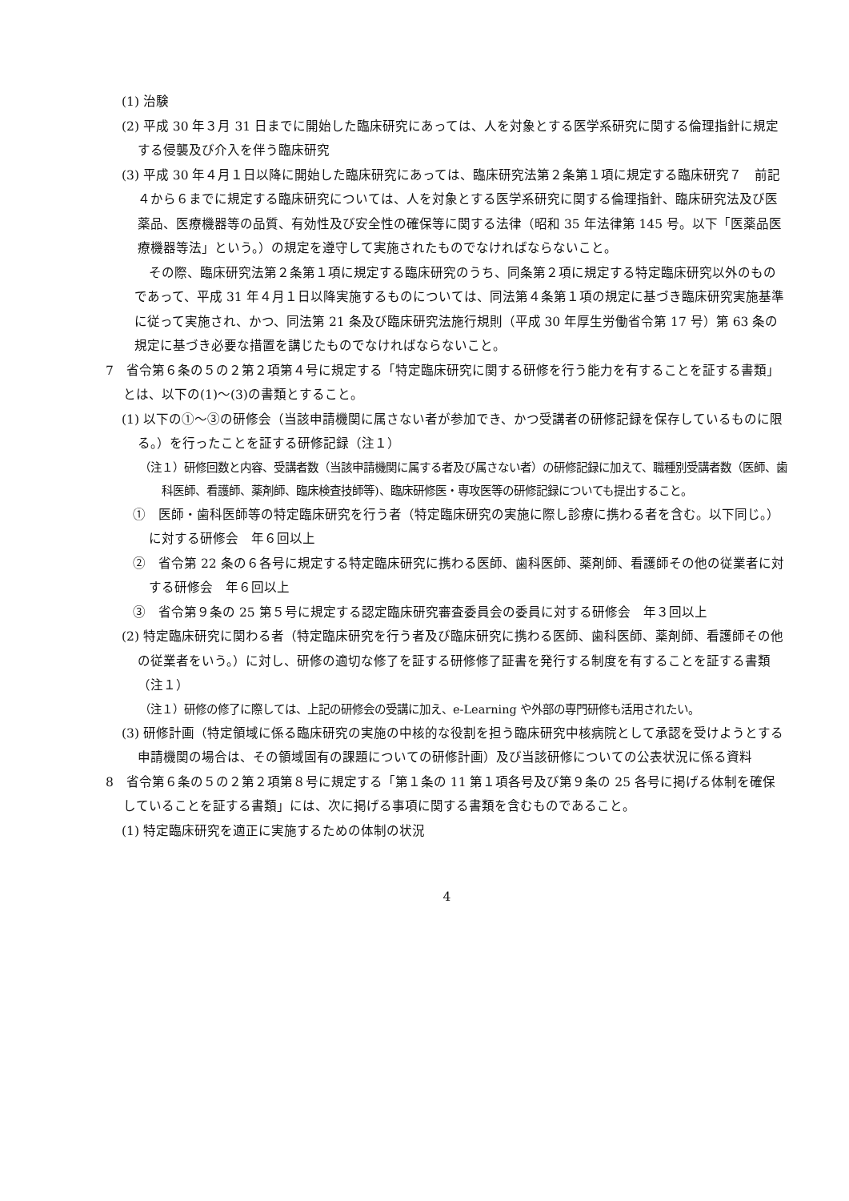(1) 治験
(2) 平成 30 年３月 31 日までに開始した臨床研究にあっては、人を対象とする医学系研究に関する倫理指針に規定する侵襲及び介入を伴う臨床研究
(3) 平成 30 年４月１日以降に開始した臨床研究にあっては、臨床研究法第２条第１項に規定する臨床研究７　前記４から６までに規定する臨床研究については、人を対象とする医学系研究に関する倫理指針、臨床研究法及び医薬品、医療機器等の品質、有効性及び安全性の確保等に関する法律（昭和 35 年法律第 145 号。以下「医薬品医療機器等法」という。）の規定を遵守して実施されたものでなければならないこと。
その際、臨床研究法第２条第１項に規定する臨床研究のうち、同条第２項に規定する特定臨床研究以外のものであって、平成 31 年４月１日以降実施するものについては、同法第４条第１項の規定に基づき臨床研究実施基準に従って実施され、かつ、同法第 21 条及び臨床研究法施行規則（平成 30 年厚生労働省令第 17 号）第 63 条の規定に基づき必要な措置を講じたものでなければならないこと。
7　省令第６条の５の２第２項第４号に規定する「特定臨床研究に関する研修を行う能力を有することを証する書類」とは、以下の(1)～(3)の書類とすること。
(1) 以下の①～③の研修会（当該申請機関に属さない者が参加でき、かつ受講者の研修記録を保存しているものに限る。）を行ったことを証する研修記録（注１）
（注１）研修回数と内容、受講者数（当該申請機関に属する者及び属さない者）の研修記録に加えて、職種別受講者数（医師、歯科医師、看護師、薬剤師、臨床検査技師等)、臨床研修医・専攻医等の研修記録についても提出すること。
①　医師・歯科医師等の特定臨床研究を行う者（特定臨床研究の実施に際し診療に携わる者を含む。以下同じ。）に対する研修会　年６回以上
②　省令第 22 条の６各号に規定する特定臨床研究に携わる医師、歯科医師、薬剤師、看護師その他の従業者に対する研修会　年６回以上
③　省令第９条の 25 第５号に規定する認定臨床研究審査委員会の委員に対する研修会　年３回以上
(2) 特定臨床研究に関わる者（特定臨床研究を行う者及び臨床研究に携わる医師、歯科医師、薬剤師、看護師その他の従業者をいう。）に対し、研修の適切な修了を証する研修修了証書を発行する制度を有することを証する書類（注１）
（注１）研修の修了に際しては、上記の研修会の受講に加え、e-Learning や外部の専門研修も活用されたい。
(3) 研修計画（特定領域に係る臨床研究の実施の中核的な役割を担う臨床研究中核病院として承認を受けようとする申請機関の場合は、その領域固有の課題についての研修計画）及び当該研修についての公表状況に係る資料
8　省令第６条の５の２第２項第８号に規定する「第１条の 11 第１項各号及び第９条の 25 各号に掲げる体制を確保していることを証する書類」には、次に掲げる事項に関する書類を含むものであること。
(1) 特定臨床研究を適正に実施するための体制の状況
4